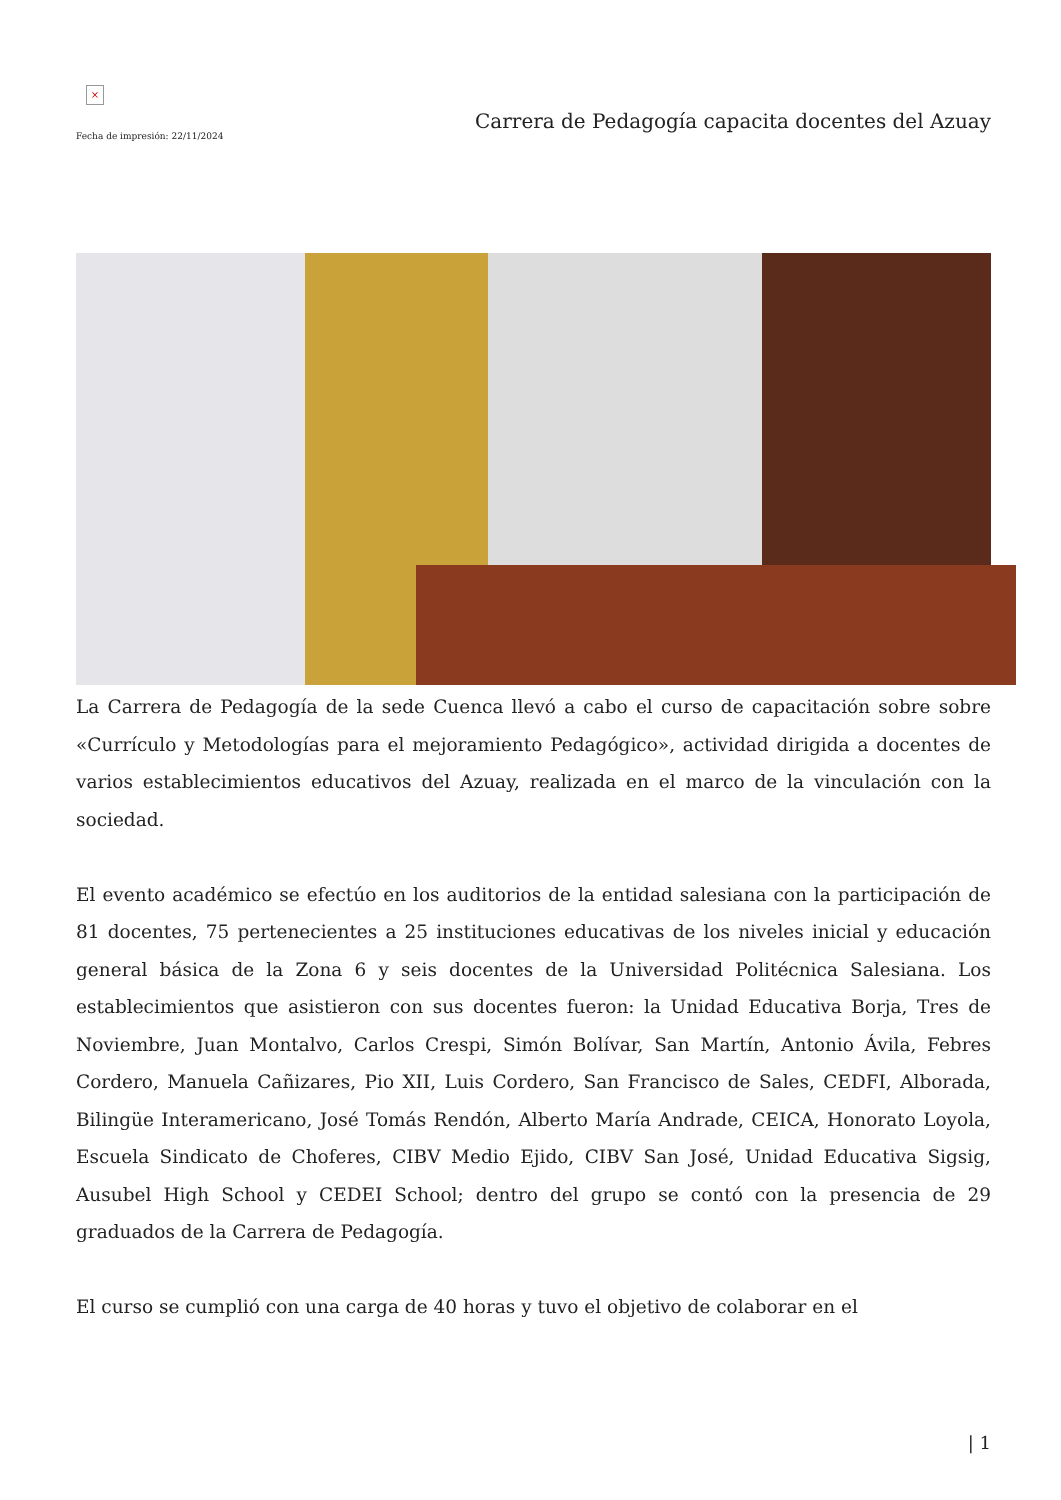×
Fecha de impresión: 22/11/2024
Carrera de Pedagogía capacita docentes del Azuay
La Carrera de Pedagogía de la sede Cuenca llevó a cabo el curso de capacitación sobre sobre «Currículo y Metodologías para el mejoramiento Pedagógico», actividad dirigida a docentes de varios establecimientos educativos del Azuay, realizada en el marco de la vinculación con la sociedad.
El evento académico se efectúo en los auditorios de la entidad salesiana con la participación de 81 docentes, 75 pertenecientes a 25 instituciones educativas de los niveles inicial y educación general básica de la Zona 6 y seis docentes de la Universidad Politécnica Salesiana. Los establecimientos que asistieron con sus docentes fueron: la Unidad Educativa Borja, Tres de Noviembre, Juan Montalvo, Carlos Crespi, Simón Bolívar, San Martín, Antonio Ávila, Febres Cordero, Manuela Cañizares, Pio XII, Luis Cordero, San Francisco de Sales, CEDFI, Alborada, Bilingüe Interamericano, José Tomás Rendón, Alberto María Andrade, CEICA, Honorato Loyola, Escuela Sindicato de Choferes, CIBV Medio Ejido, CIBV San José, Unidad Educativa Sigsig, Ausubel High School y CEDEI School; dentro del grupo se contó con la presencia de 29 graduados de la Carrera de Pedagogía.
El curso se cumplió con una carga de 40 horas y tuvo el objetivo de colaborar en el
| 1